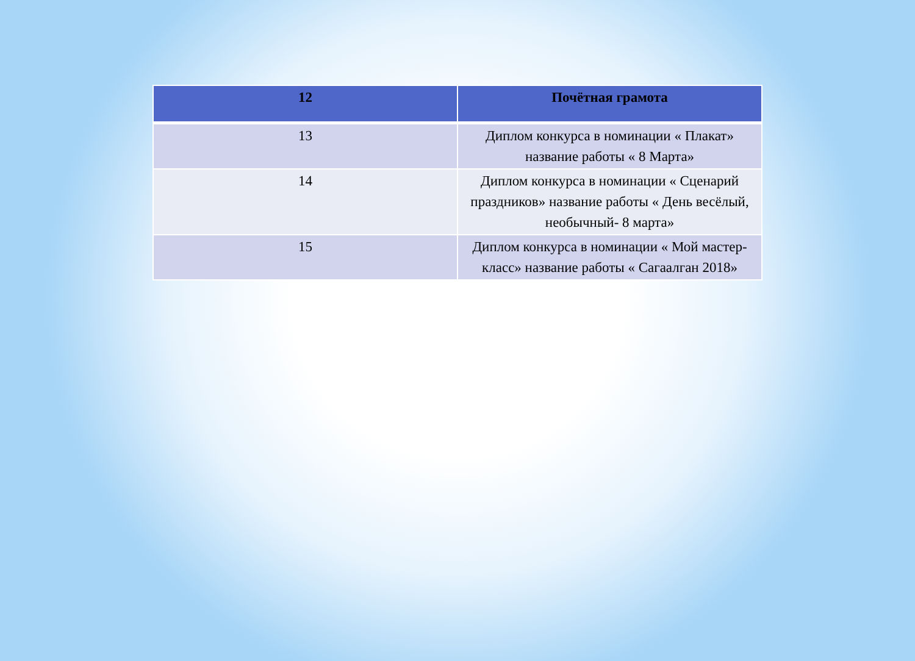| 12 | Почётная грамота |
| --- | --- |
| 13 | Диплом конкурса в номинации « Плакат» название работы « 8 Марта» |
| 14 | Диплом конкурса в номинации « Сценарий праздников» название работы « День весёлый, необычный- 8 марта» |
| 15 | Диплом конкурса в номинации « Мой мастер-класс» название работы « Сагаалган 2018» |